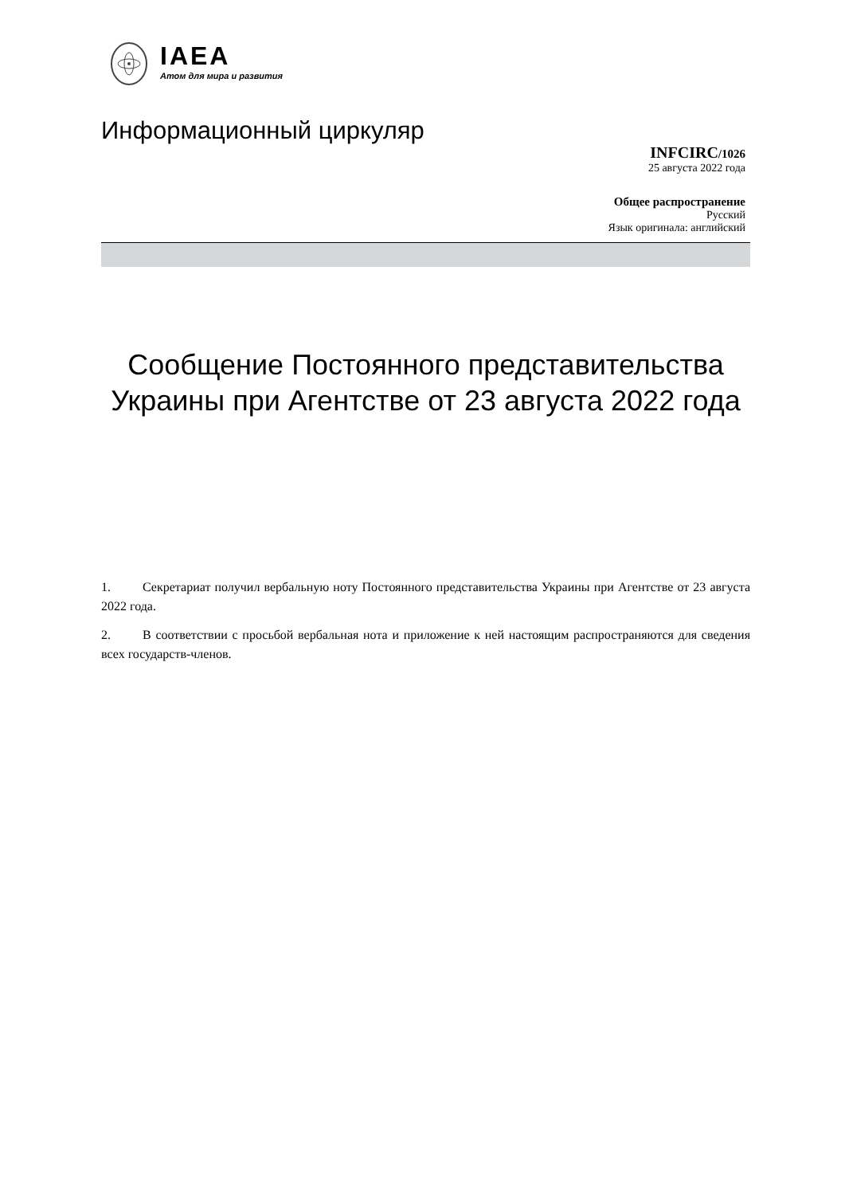IAEA
Атом для мира и развития
Информационный циркуляр
INFCIRC/1026
25 августа 2022 года
Общее распространение
Русский
Язык оригинала: английский
Сообщение Постоянного представительства Украины при Агентстве от 23 августа 2022 года
1. Секретариат получил вербальную ноту Постоянного представительства Украины при Агентстве от 23 августа 2022 года.
2. В соответствии с просьбой вербальная нота и приложение к ней настоящим распространяются для сведения всех государств-членов.